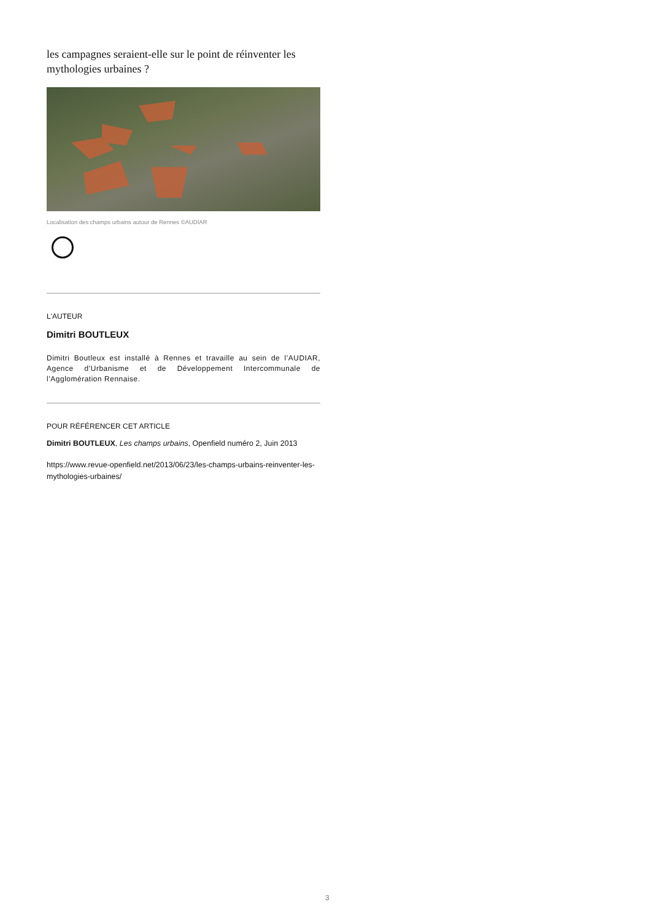les campagnes seraient-elle sur le point de réinventer les mythologies urbaines ?
Localisation des champs urbains autour de Rennes ©AUDIAR
L'AUTEUR
Dimitri BOUTLEUX
Dimitri Boutleux est installé à Rennes et travaille au sein de l’AUDIAR, Agence d’Urbanisme et de Développement Intercommunale de l’Agglomération Rennaise.
POUR RÉFÉRENCER CET ARTICLE
Dimitri BOUTLEUX, Les champs urbains, Openfield numéro 2, Juin 2013
https://www.revue-openfield.net/2013/06/23/les-champs-urbains-reinventer-les-mythologies-urbaines/
3